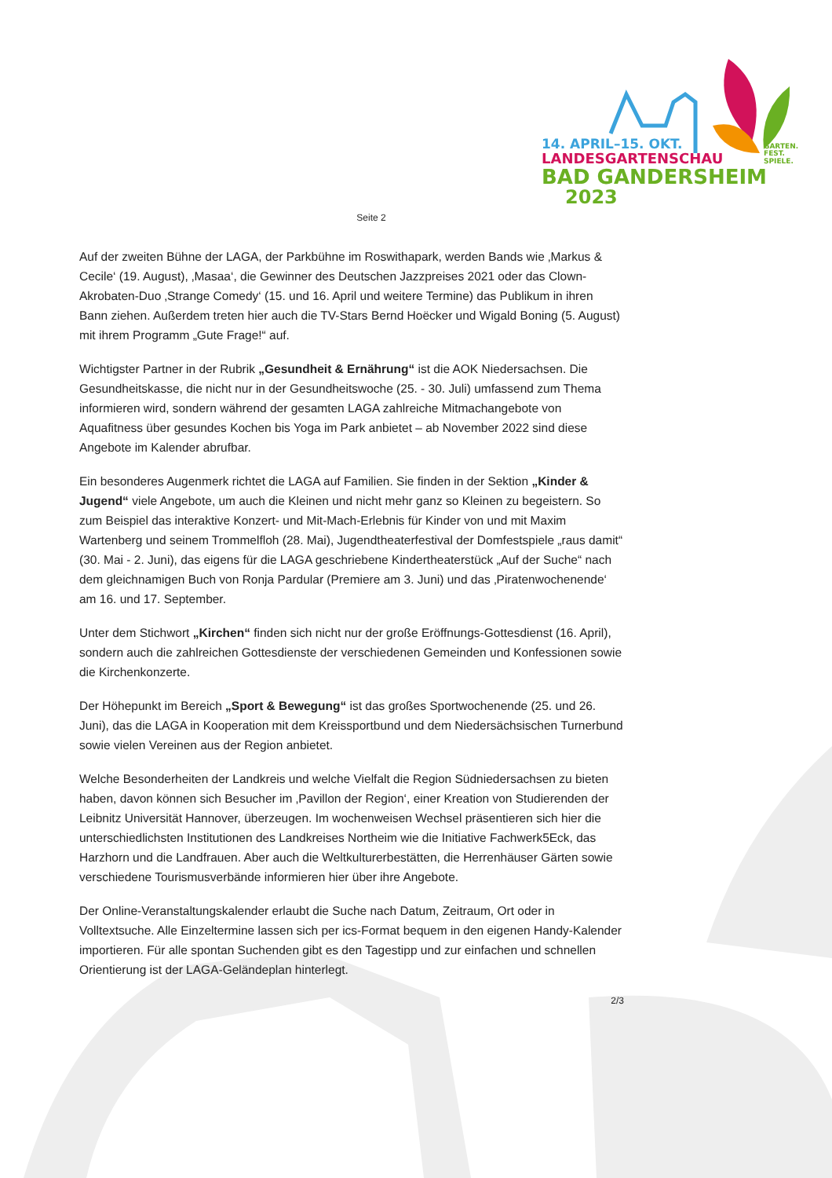14. APRIL–15. OKT.
LANDESGARTENSCHAU
BAD GANDERSHEIM
2023
GARTEN.
FEST.
SPIELE.
Seite 2
Auf der zweiten Bühne der LAGA, der Parkbühne im Roswithapark, werden Bands wie ‚Markus & Cecile‘ (19. August), ‚Masaa‘, die Gewinner des Deutschen Jazzpreises 2021 oder das Clown-Akrobaten-Duo ‚Strange Comedy‘ (15. und 16. April und weitere Termine) das Publikum in ihren Bann ziehen. Außerdem treten hier auch die TV-Stars Bernd Hoëcker und Wigald Boning (5. August) mit ihrem Programm „Gute Frage!“ auf.
Wichtigster Partner in der Rubrik „Gesundheit & Ernährung“ ist die AOK Niedersachsen. Die Gesundheitskasse, die nicht nur in der Gesundheitswoche (25. - 30. Juli) umfassend zum Thema informieren wird, sondern während der gesamten LAGA zahlreiche Mitmachangebote von Aquafitness über gesundes Kochen bis Yoga im Park anbietet – ab November 2022 sind diese Angebote im Kalender abrufbar.
Ein besonderes Augenmerk richtet die LAGA auf Familien. Sie finden in der Sektion „Kinder & Jugend“ viele Angebote, um auch die Kleinen und nicht mehr ganz so Kleinen zu begeistern. So zum Beispiel das interaktive Konzert- und Mit-Mach-Erlebnis für Kinder von und mit Maxim Wartenberg und seinem Trommelfloh (28. Mai), Jugendtheaterfestival der Domfestspiele „raus damit“ (30. Mai - 2. Juni), das eigens für die LAGA geschriebene Kindertheaterstück „Auf der Suche“ nach dem gleichnamigen Buch von Ronja Pardular (Premiere am 3. Juni) und das ‚Piratenwochenende‘ am 16. und 17. September.
Unter dem Stichwort „Kirchen“ finden sich nicht nur der große Eröffnungs-Gottesdienst (16. April), sondern auch die zahlreichen Gottesdienste der verschiedenen Gemeinden und Konfessionen sowie die Kirchenkonzerte.
Der Höhepunkt im Bereich „Sport & Bewegung“ ist das großes Sportwochenende (25. und 26. Juni), das die LAGA in Kooperation mit dem Kreissportbund und dem Niedersächsischen Turnerbund sowie vielen Vereinen aus der Region anbietet.
Welche Besonderheiten der Landkreis und welche Vielfalt die Region Südniedersachsen zu bieten haben, davon können sich Besucher im ‚Pavillon der Region‘, einer Kreation von Studierenden der Leibnitz Universität Hannover, überzeugen. Im wochenweisen Wechsel präsentieren sich hier die unterschiedlichsten Institutionen des Landkreises Northeim wie die Initiative Fachwerk5Eck, das Harzhorn und die Landfrauen. Aber auch die Weltkulturerbestätten, die Herrenhäuser Gärten sowie verschiedene Tourismusverbände informieren hier über ihre Angebote.
Der Online-Veranstaltungskalender erlaubt die Suche nach Datum, Zeitraum, Ort oder in Volltextsuche. Alle Einzeltermine lassen sich per ics-Format bequem in den eigenen Handy-Kalender importieren. Für alle spontan Suchenden gibt es den Tagestipp und zur einfachen und schnellen Orientierung ist der LAGA-Geländeplan hinterlegt.
2/3